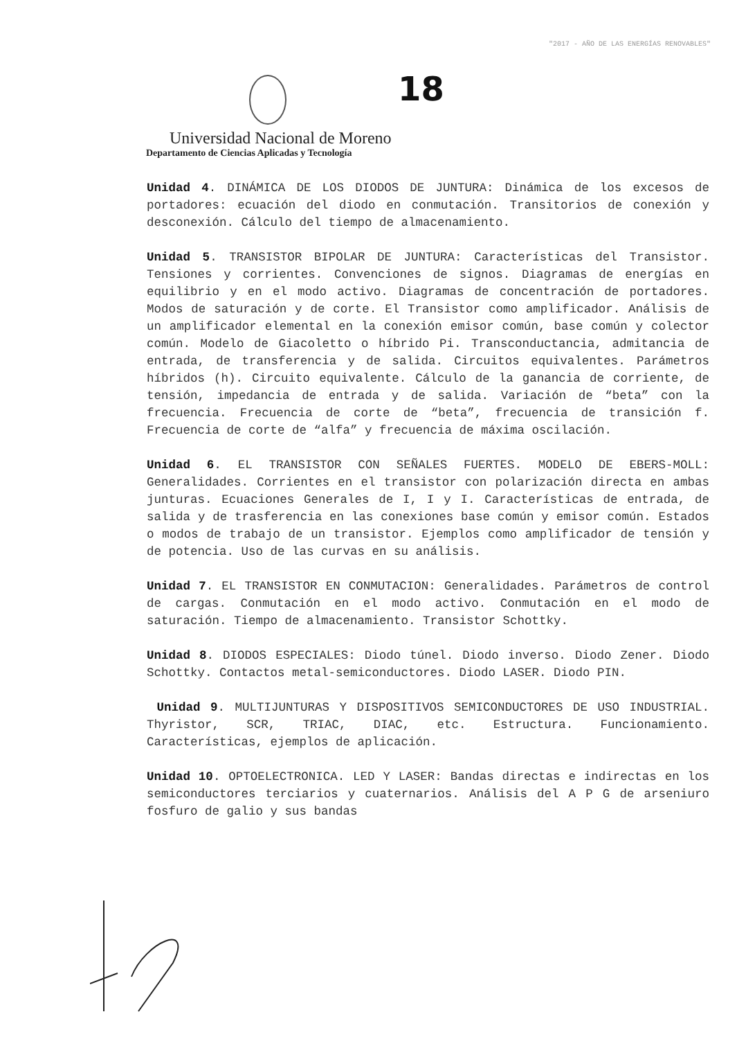"2017 - AÑO DE LAS ENERGÍAS RENOVABLES"
18
Universidad Nacional de Moreno
Departamento de Ciencias Aplicadas y Tecnología
Unidad 4. DINÁMICA DE LOS DIODOS DE JUNTURA: Dinámica de los excesos de portadores: ecuación del diodo en conmutación. Transitorios de conexión y desconexión. Cálculo del tiempo de almacenamiento.
Unidad 5. TRANSISTOR BIPOLAR DE JUNTURA: Características del Transistor. Tensiones y corrientes. Convenciones de signos. Diagramas de energías en equilibrio y en el modo activo. Diagramas de concentración de portadores. Modos de saturación y de corte. El Transistor como amplificador. Análisis de un amplificador elemental en la conexión emisor común, base común y colector común. Modelo de Giacoletto o híbrido Pi. Transconductancia, admitancia de entrada, de transferencia y de salida. Circuitos equivalentes. Parámetros híbridos (h). Circuito equivalente. Cálculo de la ganancia de corriente, de tensión, impedancia de entrada y de salida. Variación de “beta” con la frecuencia. Frecuencia de corte de “beta”, frecuencia de transición f. Frecuencia de corte de “alfa” y frecuencia de máxima oscilación.
Unidad 6. EL TRANSISTOR CON SEÑALES FUERTES. MODELO DE EBERS-MOLL: Generalidades. Corrientes en el transistor con polarización directa en ambas junturas. Ecuaciones Generales de I, I y I. Características de entrada, de salida y de trasferencia en las conexiones base común y emisor común. Estados o modos de trabajo de un transistor. Ejemplos como amplificador de tensión y de potencia. Uso de las curvas en su análisis.
Unidad 7. EL TRANSISTOR EN CONMUTACION: Generalidades. Parámetros de control de cargas. Conmutación en el modo activo. Conmutación en el modo de saturación. Tiempo de almacenamiento. Transistor Schottky.
Unidad 8. DIODOS ESPECIALES: Diodo túnel. Diodo inverso. Diodo Zener. Diodo Schottky. Contactos metal-semiconductores. Diodo LASER. Diodo PIN.
Unidad 9. MULTIJUNTURAS Y DISPOSITIVOS SEMICONDUCTORES DE USO INDUSTRIAL. Thyristor, SCR, TRIAC, DIAC, etc. Estructura. Funcionamiento. Características, ejemplos de aplicación.
Unidad 10. OPTOELECTRONICA. LED Y LASER: Bandas directas e indirectas en los semiconductores terciarios y cuaternarios. Análisis del A P G de arseniuro fosfuro de galio y sus bandas